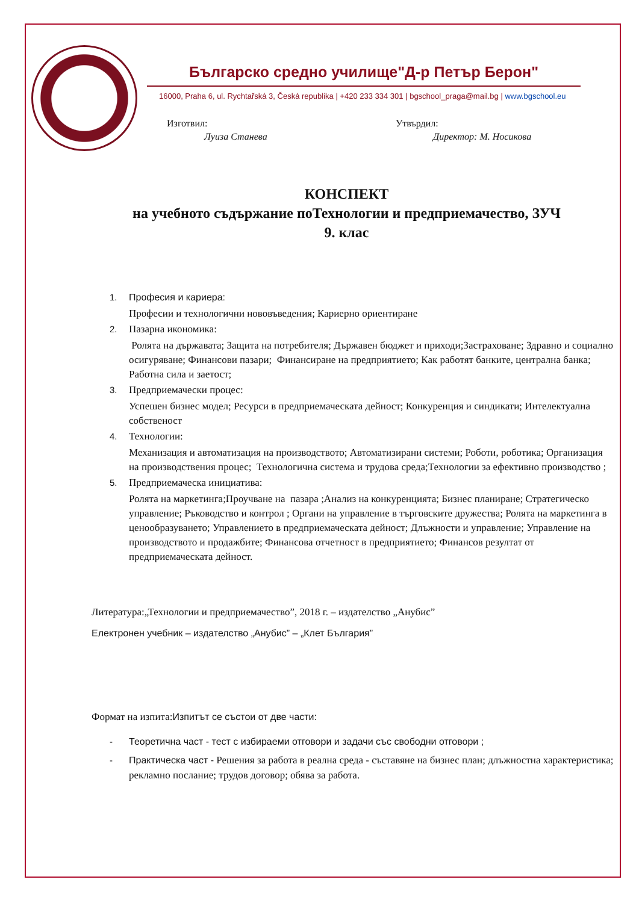Българско средно училище"Д-р Петър Берон"
16000, Praha 6, ul. Rychtařská 3, Česká republika | +420 233 334 301 | bgschool_praga@mail.bg | www.bgschool.eu
Изготвил:
Луиза Станева
Утвърдил:
Директор: М. Носикова
КОНСПЕКТ
на учебното съдържание поТехнологии и предприемачество, ЗУЧ
9. клас
1. Професия и кариера:
Професии и технологични нововъведения; Кариерно ориентиране
2. Пазарна икономика:
Ролята на държавата; Защита на потребителя; Държавен бюджет и приходи;Застраховане; Здравно и социално осигуряване; Финансови пазари; Финансиране на предприятието; Как работят банките, централна банка; Работна сила и заетост;
3. Предприемачески процес:
Успешен бизнес модел; Ресурси в предприемаческата дейност; Конкуренция и синдикати; Интелектуална собственост
4. Технологии:
Механизация и автоматизация на производството; Автоматизирани системи; Роботи, роботика; Организация на производствения процес; Технологична система и трудова среда;Технологии за ефективно производство ;
5. Предприемаческа инициатива:
Ролята на маркетинга;Проучване на пазара ;Анализ на конкуренцията; Бизнес планиране; Стратегическо управление; Ръководство и контрол ; Органи на управление в търговските дружества; Ролята на маркетинга в ценообразуването; Управлението в предприемаческата дейност; Длъжности и управление; Управление на производството и продажбите; Финансова отчетност в предприятието; Финансов резултат от предприемаческата дейност.
Литература:„Технологии и предприемачество”, 2018 г. – издателство „Анубис”
Електронен учебник – издателство „Анубис” – „Клет България”
Формат на изпита:Изпитът се състои от две части:
- Теоретична част - тест с избираеми отговори и задачи със свободни отговори ;
- Практическа част - Решения за работа в реална среда - съставяне на бизнес план; длъжностна характеристика; рекламно послание; трудов договор; обява за работа.